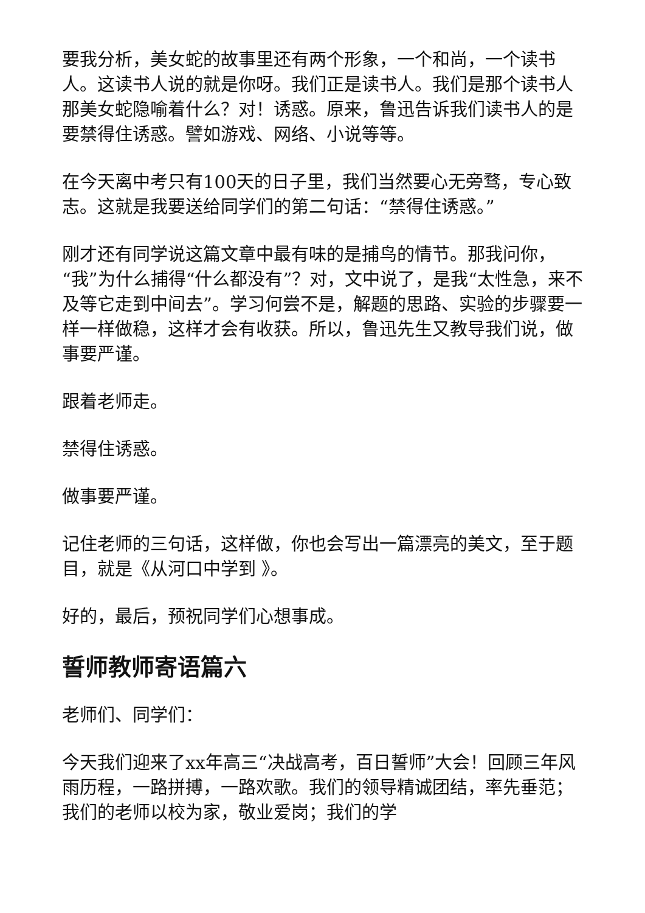要我分析，美女蛇的故事里还有两个形象，一个和尚，一个读书人。这读书人说的就是你呀。我们正是读书人。我们是那个读书人那美女蛇隐喻着什么？对！诱惑。原来，鲁迅告诉我们读书人的是要禁得住诱惑。譬如游戏、网络、小说等等。
在今天离中考只有100天的日子里，我们当然要心无旁骛，专心致志。这就是我要送给同学们的第二句话：“禁得住诱惑。”
刚才还有同学说这篇文章中最有味的是捕鸟的情节。那我问你，“我”为什么捕得“什么都没有”？对，文中说了，是我“太性急，来不及等它走到中间去”。学习何尝不是，解题的思路、实验的步骤要一样一样做稳，这样才会有收获。所以，鲁迅先生又教导我们说，做事要严谨。
跟着老师走。
禁得住诱惑。
做事要严谨。
记住老师的三句话，这样做，你也会写出一篇漂亮的美文，至于题目，就是《从河口中学到 》。
好的，最后，预祝同学们心想事成。
誓师教师寄语篇六
老师们、同学们：
今天我们迎来了xx年高三“决战高考，百日誓师”大会！回顾三年风雨历程，一路拼搏，一路欢歌。我们的领导精诚团结，率先垂范；我们的老师以校为家，敬业爱岗；我们的学